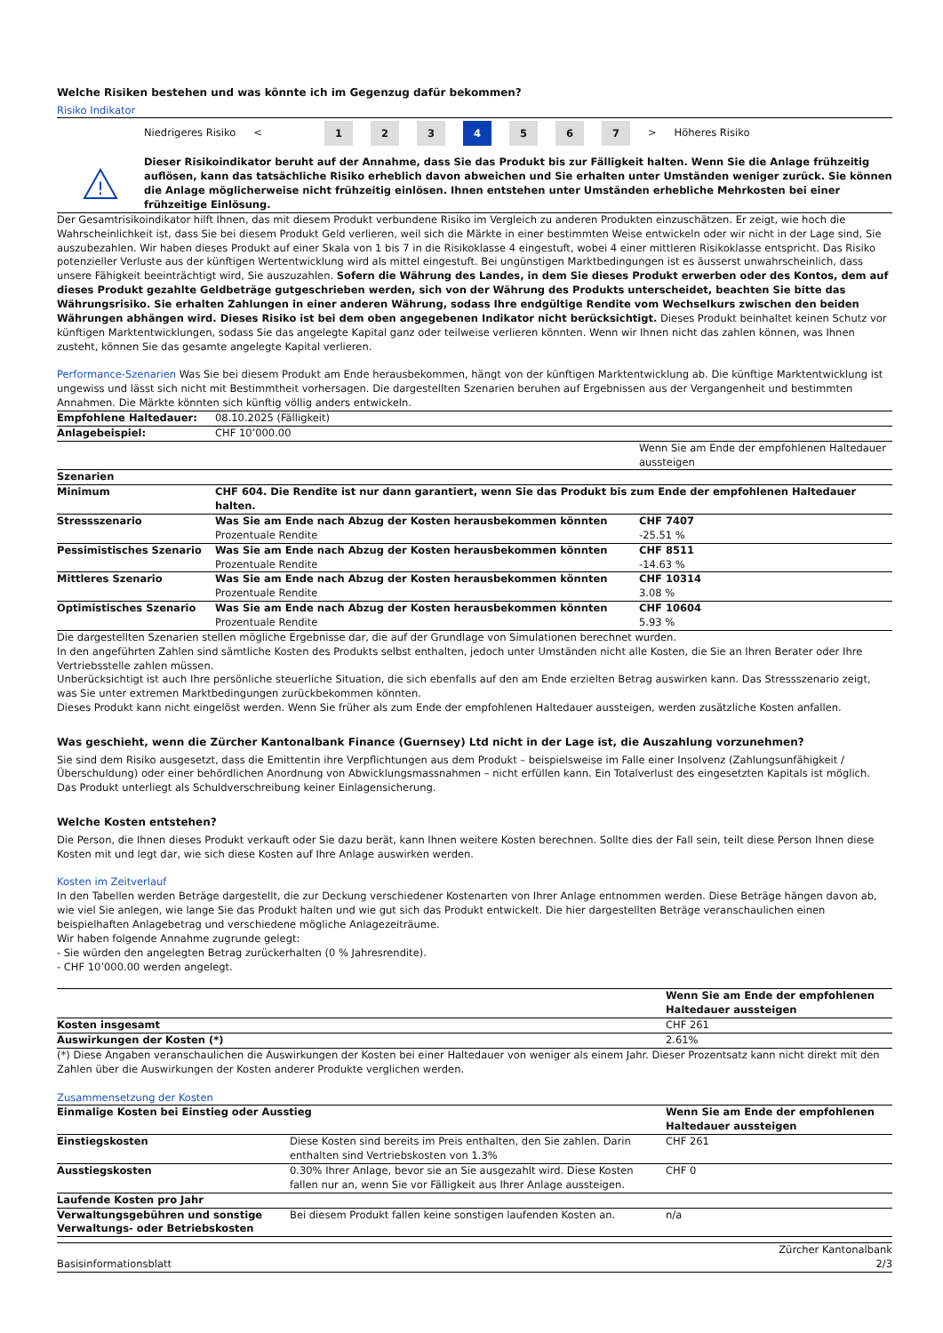Welche Risiken bestehen und was könnte ich im Gegenzug dafür bekommen?
Risiko Indikator
Niedrigeres Risiko < 1 2 3 4 5 6 7 > Höheres Risiko
!
Dieser Risikoindikator beruht auf der Annahme, dass Sie das Produkt bis zur Fälligkeit halten. Wenn Sie die Anlage frühzeitig auflösen, kann das tatsächliche Risiko erheblich davon abweichen und Sie erhalten unter Umständen weniger zurück. Sie können die Anlage möglicherweise nicht frühzeitig einlösen. Ihnen entstehen unter Umständen erhebliche Mehrkosten bei einer frühzeitige Einlösung.
Der Gesamtrisikoindikator hilft Ihnen, das mit diesem Produkt verbundene Risiko im Vergleich zu anderen Produkten einzuschätzen. Er zeigt, wie hoch die Wahrscheinlichkeit ist, dass Sie bei diesem Produkt Geld verlieren, weil sich die Märkte in einer bestimmten Weise entwickeln oder wir nicht in der Lage sind, Sie auszubezahlen. Wir haben dieses Produkt auf einer Skala von 1 bis 7 in die Risikoklasse 4 eingestuft, wobei 4 einer mittleren Risikoklasse entspricht. Das Risiko potenzieller Verluste aus der künftigen Wertentwicklung wird als mittel eingestuft. Bei ungünstigen Marktbedingungen ist es äusserst unwahrscheinlich, dass unsere Fähigkeit beeinträchtigt wird, Sie auszuzahlen. Sofern die Währung des Landes, in dem Sie dieses Produkt erwerben oder des Kontos, dem auf dieses Produkt gezahlte Geldbeträge gutgeschrieben werden, sich von der Währung des Produkts unterscheidet, beachten Sie bitte das Währungsrisiko. Sie erhalten Zahlungen in einer anderen Währung, sodass Ihre endgültige Rendite vom Wechselkurs zwischen den beiden Währungen abhängen wird. Dieses Risiko ist bei dem oben angegebenen Indikator nicht berücksichtigt. Dieses Produkt beinhaltet keinen Schutz vor künftigen Marktentwicklungen, sodass Sie das angelegte Kapital ganz oder teilweise verlieren könnten. Wenn wir Ihnen nicht das zahlen können, was Ihnen zusteht, können Sie das gesamte angelegte Kapital verlieren.
Performance-Szenarien Was Sie bei diesem Produkt am Ende herausbekommen, hängt von der künftigen Marktentwicklung ab. Die künftige Marktentwicklung ist ungewiss und lässt sich nicht mit Bestimmtheit vorhersagen. Die dargestellten Szenarien beruhen auf Ergebnissen aus der Vergangenheit und bestimmten Annahmen. Die Märkte könnten sich künftig völlig anders entwickeln.
| Empfohlene Haltedauer: | 08.10.2025 (Fälligkeit) | |
| Anlagebeispiel: | CHF 10’000.00 | |
| | | Wenn Sie am Ende der empfohlenen Haltedauer aussteigen |
| Szenarien | | |
| Minimum | CHF 604. Die Rendite ist nur dann garantiert, wenn Sie das Produkt bis zum Ende der empfohlenen Haltedauer halten. | |
| Stressszenario | Was Sie am Ende nach Abzug der Kosten herausbekommen könnten | CHF 7407 |
| | Prozentuale Rendite | -25.51 % |
| Pessimistisches Szenario | Was Sie am Ende nach Abzug der Kosten herausbekommen könnten | CHF 8511 |
| | Prozentuale Rendite | -14.63 % |
| Mittleres Szenario | Was Sie am Ende nach Abzug der Kosten herausbekommen könnten | CHF 10314 |
| | Prozentuale Rendite | 3.08 % |
| Optimistisches Szenario | Was Sie am Ende nach Abzug der Kosten herausbekommen könnten | CHF 10604 |
| | Prozentuale Rendite | 5.93 % |
Die dargestellten Szenarien stellen mögliche Ergebnisse dar, die auf der Grundlage von Simulationen berechnet wurden.
In den angeführten Zahlen sind sämtliche Kosten des Produkts selbst enthalten, jedoch unter Umständen nicht alle Kosten, die Sie an Ihren Berater oder Ihre Vertriebsstelle zahlen müssen.
Unberücksichtigt ist auch Ihre persönliche steuerliche Situation, die sich ebenfalls auf den am Ende erzielten Betrag auswirken kann. Das Stressszenario zeigt, was Sie unter extremen Marktbedingungen zurückbekommen könnten.
Dieses Produkt kann nicht eingelöst werden. Wenn Sie früher als zum Ende der empfohlenen Haltedauer aussteigen, werden zusätzliche Kosten anfallen.
Was geschieht, wenn die Zürcher Kantonalbank Finance (Guernsey) Ltd nicht in der Lage ist, die Auszahlung vorzunehmen?
Sie sind dem Risiko ausgesetzt, dass die Emittentin ihre Verpflichtungen aus dem Produkt – beispielsweise im Falle einer Insolvenz (Zahlungsunfähigkeit / Überschuldung) oder einer behördlichen Anordnung von Abwicklungsmassnahmen – nicht erfüllen kann. Ein Totalverlust des eingesetzten Kapitals ist möglich. Das Produkt unterliegt als Schuldverschreibung keiner Einlagensicherung.
Welche Kosten entstehen?
Die Person, die Ihnen dieses Produkt verkauft oder Sie dazu berät, kann Ihnen weitere Kosten berechnen. Sollte dies der Fall sein, teilt diese Person Ihnen diese Kosten mit und legt dar, wie sich diese Kosten auf Ihre Anlage auswirken werden.
Kosten im Zeitverlauf
In den Tabellen werden Beträge dargestellt, die zur Deckung verschiedener Kostenarten von Ihrer Anlage entnommen werden. Diese Beträge hängen davon ab, wie viel Sie anlegen, wie lange Sie das Produkt halten und wie gut sich das Produkt entwickelt. Die hier dargestellten Beträge veranschaulichen einen beispielhaften Anlagebetrag und verschiedene mögliche Anlagezeiträume.
Wir haben folgende Annahme zugrunde gelegt:
- Sie würden den angelegten Betrag zurückerhalten (0 % Jahresrendite).
- CHF 10’000.00 werden angelegt.
| | Wenn Sie am Ende der empfohlenen Haltedauer aussteigen |
| Kosten insgesamt | CHF 261 |
| Auswirkungen der Kosten (*) | 2.61% |
(*) Diese Angaben veranschaulichen die Auswirkungen der Kosten bei einer Haltedauer von weniger als einem Jahr. Dieser Prozentsatz kann nicht direkt mit den Zahlen über die Auswirkungen der Kosten anderer Produkte verglichen werden.
Zusammensetzung der Kosten
| Einmalige Kosten bei Einstieg oder Ausstieg | | Wenn Sie am Ende der empfohlenen Haltedauer aussteigen |
| --- | --- | --- |
| Einstiegskosten | Diese Kosten sind bereits im Preis enthalten, den Sie zahlen. Darin enthalten sind Vertriebskosten von 1.3% | CHF 261 |
| Ausstiegskosten | 0.30% Ihrer Anlage, bevor sie an Sie ausgezahlt wird. Diese Kosten fallen nur an, wenn Sie vor Fälligkeit aus Ihrer Anlage aussteigen. | CHF 0 |
| Laufende Kosten pro Jahr | | |
| Verwaltungsgebühren und sonstige Verwaltungs- oder Betriebskosten | Bei diesem Produkt fallen keine sonstigen laufenden Kosten an. | n/a |
Basisinformationsblatt Zürcher Kantonalbank
2/3